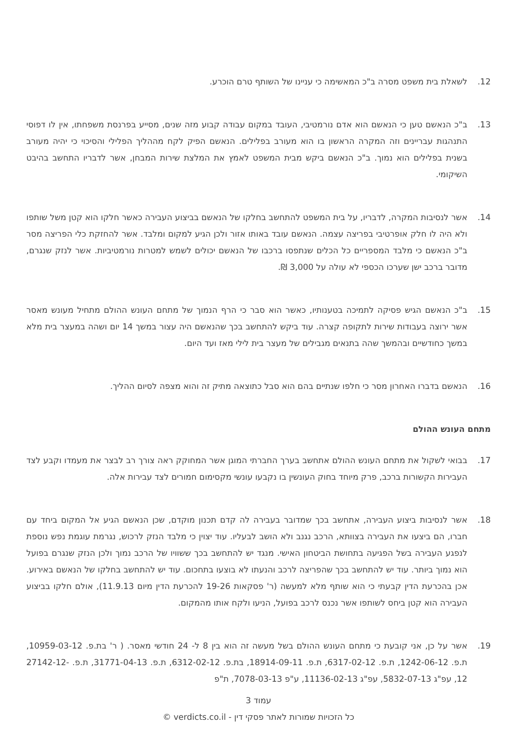12. לשאלת בית משפט מסרה ב"כ המאשימה כי עניינו של השותף טרם הוכרע.
13. ב"כ הנאשם טען כי הנאשם הוא אדם נורמטיבי, העובד במקום עבודה קבוע מזה שנים, מסייע בפרנסת משפחתו, אין לו דפוסי התנהגות עבריינים וזה המקרה הראשון בו הוא מעורב בפלילים. הנאשם הפיק לקח מההליך הפלילי והסיכוי כי יהיה מעורב בשנית בפלילים הוא נמוך. ב"כ הנאשם ביקש מבית המשפט לאמץ את המלצת שירות המבחן, אשר לדבריו התחשב בהיבט השיקומי.
14. אשר לנסיבות המקרה, לדבריו, על בית המשפט להתחשב בחלקו של הנאשם בביצוע העבירה כאשר חלקו הוא קטן משל שותפו ולא היה לו חלק אופרטיבי בפריצה עצמה. הנאשם עובד באותו אזור ולכן הגיע למקום ומלבד. אשר להחזקת כלי הפריצה מסר ב"כ הנאשם כי מלבד המספריים כל הכלים שנתפסו ברכבו של הנאשם יכולים לשמש למטרות נורמטיביות. אשר לנזק שנגרם, מדובר ברכב ישן שערכו הכספי לא עולה על 3,000 ₪.
15. ב"כ הנאשם הגיש פסיקה לתמיכה בטענותיו, כאשר הוא סבר כי הרף הנמוך של מתחם העונש ההולם מתחיל מעונש מאסר אשר ירוצה בעבודות שירות לתקופה קצרה. עוד ביקש להתחשב בכך שהנאשם היה עצור במשך 14 יום ושהה במעצר בית מלא במשך כחודשיים ובהמשך שהה בתנאים מגבילים של מעצר בית לילי מאז ועד היום.
16. הנאשם בדברו האחרון מסר כי חלפו שנתיים בהם הוא סבל כתוצאה מתיק זה והוא מצפה לסיום ההליך.
מתחם העונש ההולם
17. בבואי לשקול את מתחם העונש ההולם אתחשב בערך החברתי המוגן אשר המחוקק ראה צורך רב לבצר את מעמדו וקבע לצד העבירות הקשורות ברכב, פרק מיוחד בחוק העונשין בו נקבעו עונשי מקסימום חמורים לצד עבירות אלה.
18. אשר לנסיבות ביצוע העבירה, אתחשב בכך שמדובר בעבירה לה קדם תכנון מוקדם, שכן הנאשם הגיע אל המקום ביחד עם חברו, הם ביצעו את העבירה בצוותא, הרכב נגנב ולא הושב לבעליו. עוד יצוין כי מלבד הנזק לרכוש, נגרמת עוגמת נפש נוספת לנפגע העבירה בשל הפגיעה בתחושת הביטחון האישי. מנגד יש להתחשב בכך ששוויו של הרכב נמוך ולכן הנזק שנגרם בפועל הוא נמוך ביותר. עוד יש להתחשב בכך שהפריצה לרכב והנעתו לא בוצעו בתחכום. עוד יש להתחשב בחלקו של הנאשם באירוע. אכן בהכרעת הדין קבעתי כי הוא שותף מלא למעשה (ר' פסקאות 19-26 להכרעת הדין מיום 11.9.13), אולם חלקו בביצוע העבירה הוא קטן ביחס לשותפו אשר נכנס לרכב בפועל, הניעו ולקח אותו מהמקום.
19. אשר על כן, אני קובעת כי מתחם העונש ההולם בשל מעשה זה הוא בין 8 ל- 24 חודשי מאסר. ( ר' בת.פ. 10959-03-12, ת.פ. 1242-06-12, ת.פ. 6317-02-12, ת.פ. 18914-09-11, בת.פ. 6312-02-12, ת.פ. 31771-04-13, ת.פ. 27142-12-12, עפ"ג 5832-07-13, עפ"ג 11136-02-13, ע"פ 7078-03-13, ת"פ
עמוד 3
כל הזכויות שמורות לאתר פסקי דין - verdicts.co.il ©